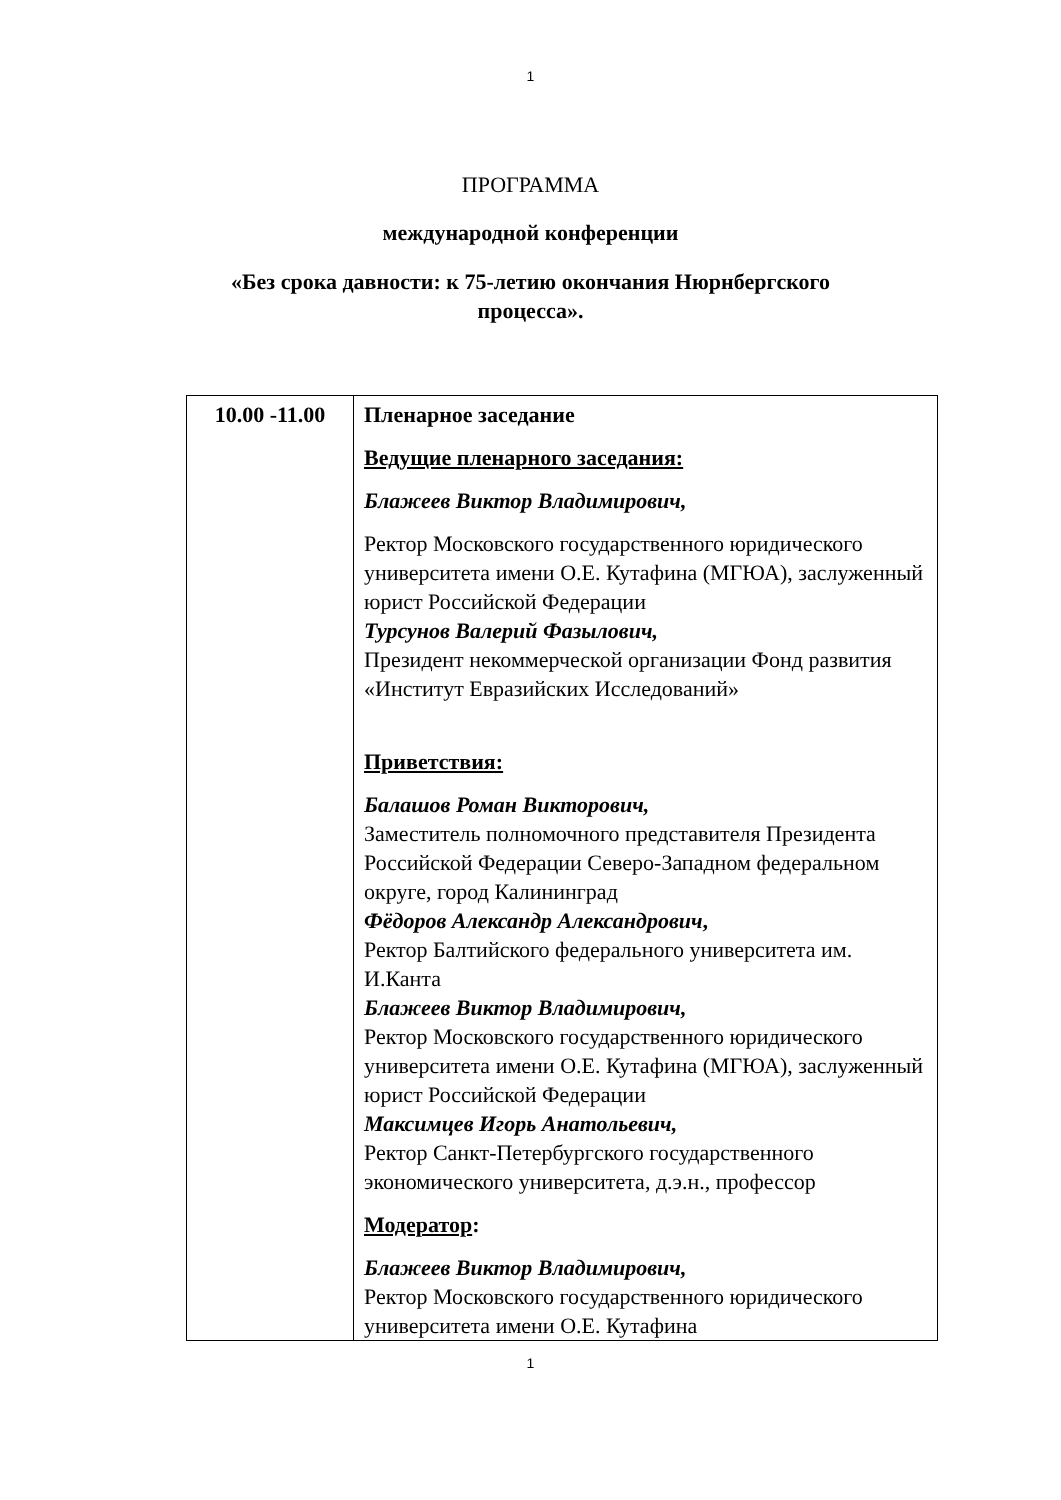1
ПРОГРАММА
международной конференции
«Без срока давности: к 75-летию окончания Нюрнбергского
процесса».
| 10.00 -11.00 | Пленарное заседание Ведущие пленарного заседания: Блажеев Виктор Владимирович, Ректор Московского государственного юридического университета имени О.Е. Кутафина (МГЮА), заслуженный юрист Российской Федерации Турсунов Валерий Фазылович, Президент некоммерческой организации Фонд развития «Институт Евразийских Исследований» Приветствия: Балашов Роман Викторович, Заместитель полномочного представителя Президента Российской Федерации Северо-Западном федеральном округе, город Калининград Фёдоров Александр Александрович , Ректор Балтийского федерального университета им. И.Канта Блажеев Виктор Владимирович, Ректор Московского государственного юридического университета имени О.Е. Кутафина (МГЮА), заслуженный юрист Российской Федерации Максимцев Игорь Анатольевич, Ректор Санкт-Петербургского государственного экономического университета, д.э.н., профессор Модератор : Блажеев Виктор Владимирович, Ректор Московского государственного юридического университета имени О.Е. Кутафина |
1